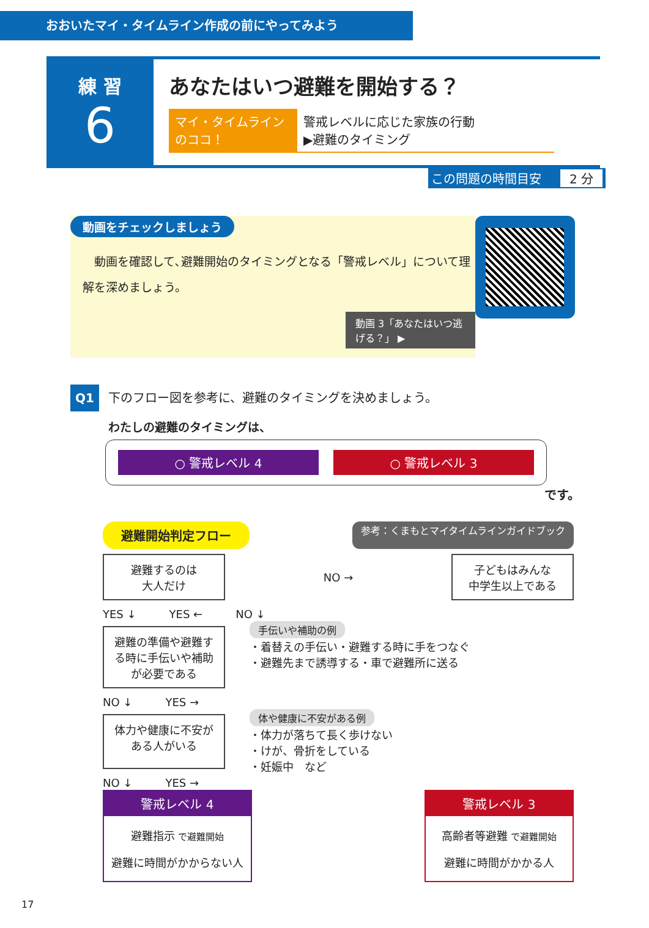おおいたマイ・タイムライン作成の前にやってみよう
練 習
6
あなたはいつ避難を開始する？
マイ・タイムラインのココ！
警戒レベルに応じた家族の行動
▶避難のタイミング
この問題の時間目安 2 分
動画をチェックしましょう
　動画を確認して､避難開始のタイミングとなる「警戒レベル」について理解を深めましょう。
動画 3「あなたはいつ逃げる？」 ▶
Q1 下のフロー図を参考に、避難のタイミングを決めましょう。
わたしの避難のタイミングは、
○ 警戒レベル 4 ○ 警戒レベル 3
です。
避難開始判定フロー 参考：くまもとマイタイムラインガイドブック
避難するのは
大人だけ
NO →
子どもはみんな
中学生以上である
YES ↓　　　YES ←　　　NO ↓
避難の準備や避難する時に手伝いや補助が必要である
手伝いや補助の例
・着替えの手伝い・避難する時に手をつなぐ
・避難先まで誘導する・車で避難所に送る
NO ↓　　　YES →
体力や健康に不安がある人がいる
体や健康に不安がある例
・体力が落ちて長く歩けない
・けが、骨折をしている
・妊娠中　など
NO ↓　　　YES →
警戒レベル 4
避難指示 で避難開始
避難に時間がかからない人
警戒レベル 3
高齢者等避難 で避難開始
避難に時間がかかる人
17